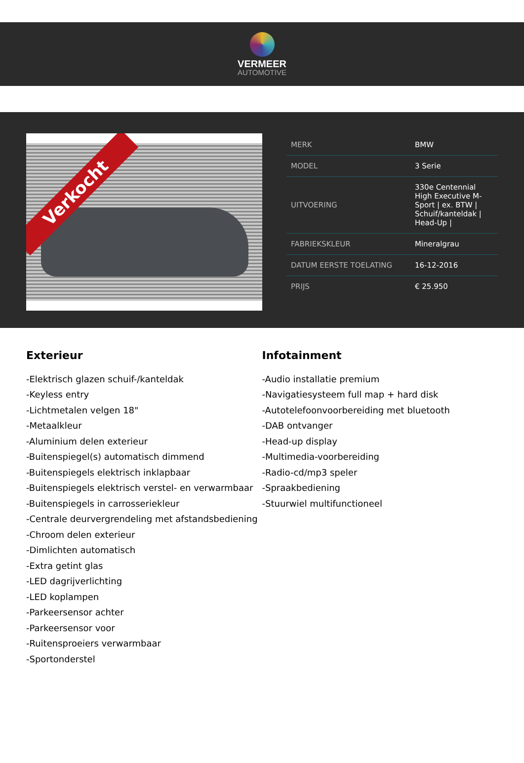VERMEER
AUTOMOTIVE
Verkocht
| MERK | BMW |
| MODEL | 3 Serie |
| UITVOERING | 330e Centennial High Executive M-Sport / ex. BTW / Schuif/kanteldak / Head-Up / |
| FABRIEKSKLEUR | Mineralgrau |
| DATUM EERSTE TOELATING | 16-12-2016 |
| PRIJS | € 25.950 |
Exterieur
-Elektrisch glazen schuif-/kanteldak
-Keyless entry
-Lichtmetalen velgen 18"
-Metaalkleur
-Aluminium delen exterieur
-Buitenspiegel(s) automatisch dimmend
-Buitenspiegels elektrisch inklapbaar
-Buitenspiegels elektrisch verstel- en verwarmbaar
-Buitenspiegels in carrosseriekleur
-Centrale deurvergrendeling met afstandsbediening
-Chroom delen exterieur
-Dimlichten automatisch
-Extra getint glas
-LED dagrijverlichting
-LED koplampen
-Parkeersensor achter
-Parkeersensor voor
-Ruitensproeiers verwarmbaar
-Sportonderstel
Infotainment
-Audio installatie premium
-Navigatiesysteem full map + hard disk
-Autotelefoonvoorbereiding met bluetooth
-DAB ontvanger
-Head-up display
-Multimedia-voorbereiding
-Radio-cd/mp3 speler
-Spraakbediening
-Stuurwiel multifunctioneel